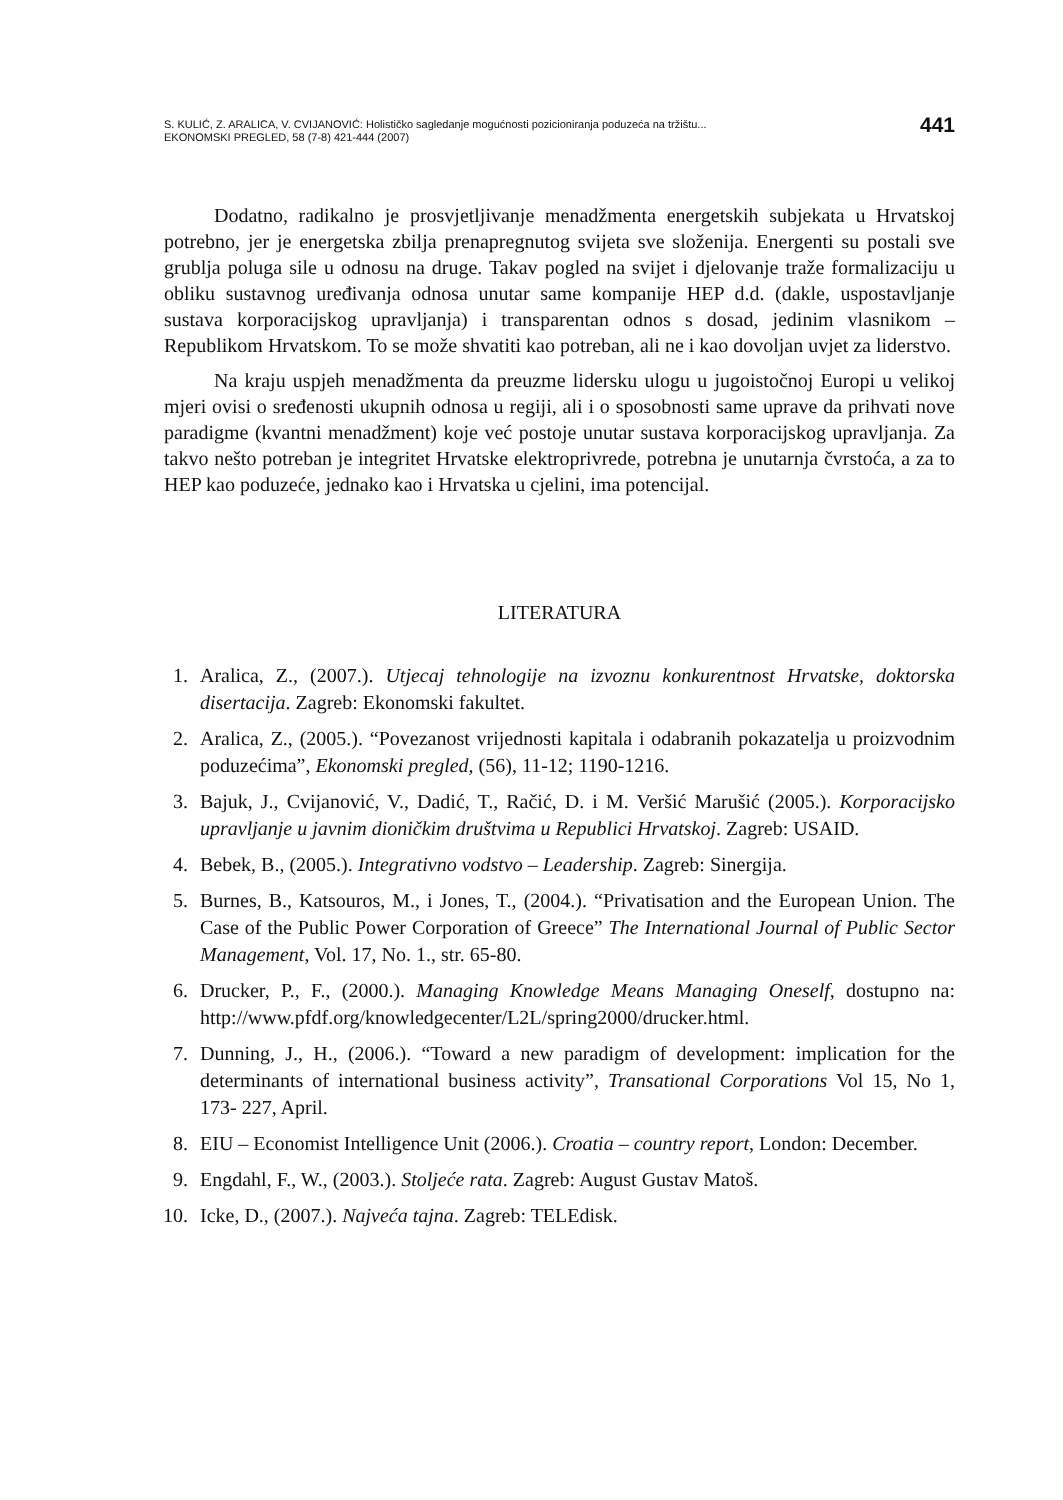S. KULIĆ, Z. ARALICA, V. CVIJANOVIĆ: Holističko sagledanje mogućnosti pozicioniranja poduzeća na tržištu...
EKONOMSKI PREGLED, 58 (7-8) 421-444 (2007)
441
Dodatno, radikalno je prosvjetljivanje menadžmenta energetskih subjekata u Hrvatskoj potrebno, jer je energetska zbilja prenapregnutog svijeta sve složenija. Energenti su postali sve grublja poluga sile u odnosu na druge. Takav pogled na svijet i djelovanje traže formalizaciju u obliku sustavnog uređivanja odnosa unutar same kompanije HEP d.d. (dakle, uspostavljanje sustava korporacijskog upravljanja) i transparentan odnos s dosad, jedinim vlasnikom – Republikom Hrvatskom. To se može shvatiti kao potreban, ali ne i kao dovoljan uvjet za liderstvo.
Na kraju uspjeh menadžmenta da preuzme lidersku ulogu u jugoistočnoj Europi u velikoj mjeri ovisi o sređenosti ukupnih odnosa u regiji, ali i o sposobnosti same uprave da prihvati nove paradigme (kvantni menadžment) koje već postoje unutar sustava korporacijskog upravljanja. Za takvo nešto potreban je integritet Hrvatske elektroprivrede, potrebna je unutarnja čvrstoća, a za to HEP kao poduzeće, jednako kao i Hrvatska u cjelini, ima potencijal.
LITERATURA
1. Aralica, Z., (2007.). Utjecaj tehnologije na izvoznu konkurentnost Hrvatske, doktorska disertacija. Zagreb: Ekonomski fakultet.
2. Aralica, Z., (2005.). “Povezanost vrijednosti kapitala i odabranih pokazatelja u proizvodnim poduzećima”, Ekonomski pregled, (56), 11-12; 1190-1216.
3. Bajuk, J., Cvijanović, V., Dadić, T., Račić, D. i M. Veršić Marušić (2005.). Korporacijsko upravljanje u javnim dioničkim društvima u Republici Hrvatskoj. Zagreb: USAID.
4. Bebek, B., (2005.). Integrativno vodstvo – Leadership. Zagreb: Sinergija.
5. Burnes, B., Katsouros, M., i Jones, T., (2004.). “Privatisation and the European Union. The Case of the Public Power Corporation of Greece” The International Journal of Public Sector Management, Vol. 17, No. 1., str. 65-80.
6. Drucker, P., F., (2000.). Managing Knowledge Means Managing Oneself, dostupno na: http://www.pfdf.org/knowledgecenter/L2L/spring2000/drucker.html.
7. Dunning, J., H., (2006.). “Toward a new paradigm of development: implication for the determinants of international business activity”, Transational Corporations Vol 15, No 1, 173- 227, April.
8. EIU – Economist Intelligence Unit (2006.). Croatia – country report, London: December.
9. Engdahl, F., W., (2003.). Stoljeće rata. Zagreb: August Gustav Matoš.
10. Icke, D., (2007.). Najveća tajna. Zagreb: TELEdisk.